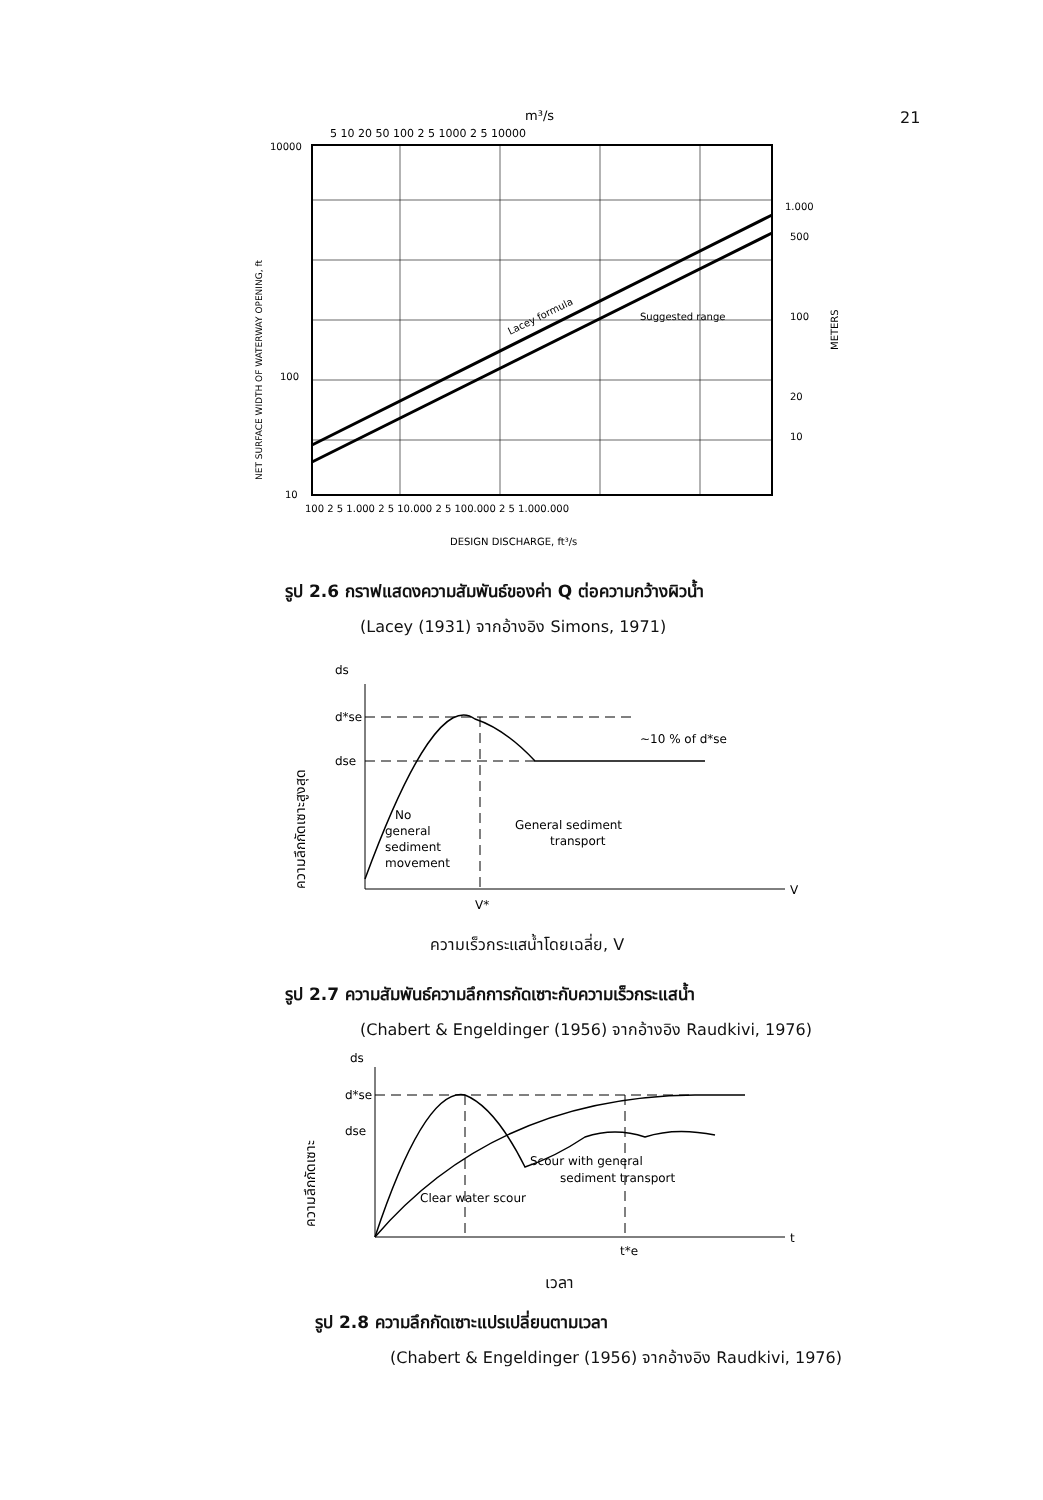21
m³/s
5 10 20 50 100 2 5 1000 2 5 10000
Lacey formula
Suggested range
NET SURFACE WIDTH OF WATERWAY OPENING, ft
10000
100
10
1.000
500
100
20
10
METERS
100 2 5 1.000 2 5 10.000 2 5 100.000 2 5 1.000.000
DESIGN DISCHARGE, ft³/s
รูป 2.6 กราฟแสดงความสัมพันธ์ของค่า Q ต่อความกว้างผิวน้ำ
(Lacey (1931) จากอ้างอิง Simons, 1971)
ds
V
d*se
dse
~10 % of d*se
No
general
sediment
movement
General sediment
transport
V*
ความลึกกัดเซาะสูงสุด
ความเร็วกระแสน้ำโดยเฉลี่ย, V
รูป 2.7 ความสัมพันธ์ความลึกการกัดเซาะกับความเร็วกระแสน้ำ
(Chabert & Engeldinger (1956) จากอ้างอิง Raudkivi, 1976)
ds
t
d*se
dse
Scour with general
sediment transport
Clear water scour
t*e
ความลึกกัดเซาะ
เวลา
รูป 2.8 ความลึกกัดเซาะแปรเปลี่ยนตามเวลา
(Chabert & Engeldinger (1956) จากอ้างอิง Raudkivi, 1976)